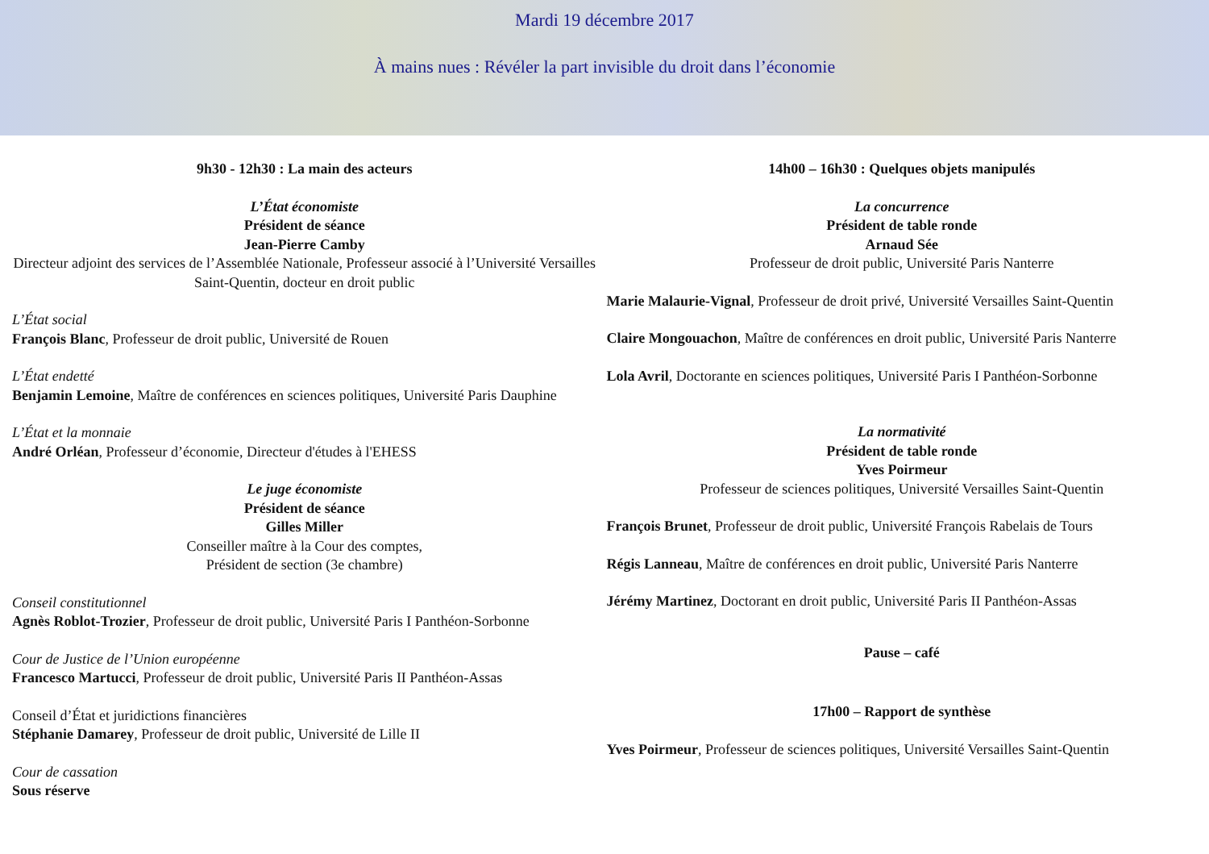Mardi 19 décembre 2017
À mains nues : Révéler la part invisible du droit dans l’économie
9h30 - 12h30 : La main des acteurs
L’État économiste
Président de séance
Jean-Pierre Camby
Directeur adjoint des services de l’Assemblée Nationale, Professeur associé à l’Université Versailles Saint-Quentin, docteur en droit public
L’État social
François Blanc, Professeur de droit public, Université de Rouen
L’État endetté
Benjamin Lemoine, Maître de conférences en sciences politiques, Université Paris Dauphine
L’État et la monnaie
André Orléan, Professeur d’économie, Directeur d'études à l'EHESS
Le juge économiste
Président de séance
Gilles Miller
Conseiller maître à la Cour des comptes,
Président de section (3e chambre)
Conseil constitutionnel
Agnès Roblot-Trozier, Professeur de droit public, Université Paris I Panthéon-Sorbonne
Cour de Justice de l’Union européenne
Francesco Martucci, Professeur de droit public, Université Paris II Panthéon-Assas
Conseil d’État et juridictions financières
Stéphanie Damarey, Professeur de droit public, Université de Lille II
Cour de cassation
Sous réserve
14h00 – 16h30 : Quelques objets manipulés
La concurrence
Président de table ronde
Arnaud Sée
Professeur de droit public, Université Paris Nanterre
Marie Malaurie-Vignal, Professeur de droit privé, Université Versailles Saint-Quentin
Claire Mongouachon, Maître de conférences en droit public, Université Paris Nanterre
Lola Avril, Doctorante en sciences politiques, Université Paris I Panthéon-Sorbonne
La normativité
Président de table ronde
Yves Poirmeur
Professeur de sciences politiques, Université Versailles Saint-Quentin
François Brunet, Professeur de droit public, Université François Rabelais de Tours
Régis Lanneau, Maître de conférences en droit public, Université Paris Nanterre
Jérémy Martinez, Doctorant en droit public, Université Paris II Panthéon-Assas
Pause – café
17h00 – Rapport de synthèse
Yves Poirmeur, Professeur de sciences politiques, Université Versailles Saint-Quentin